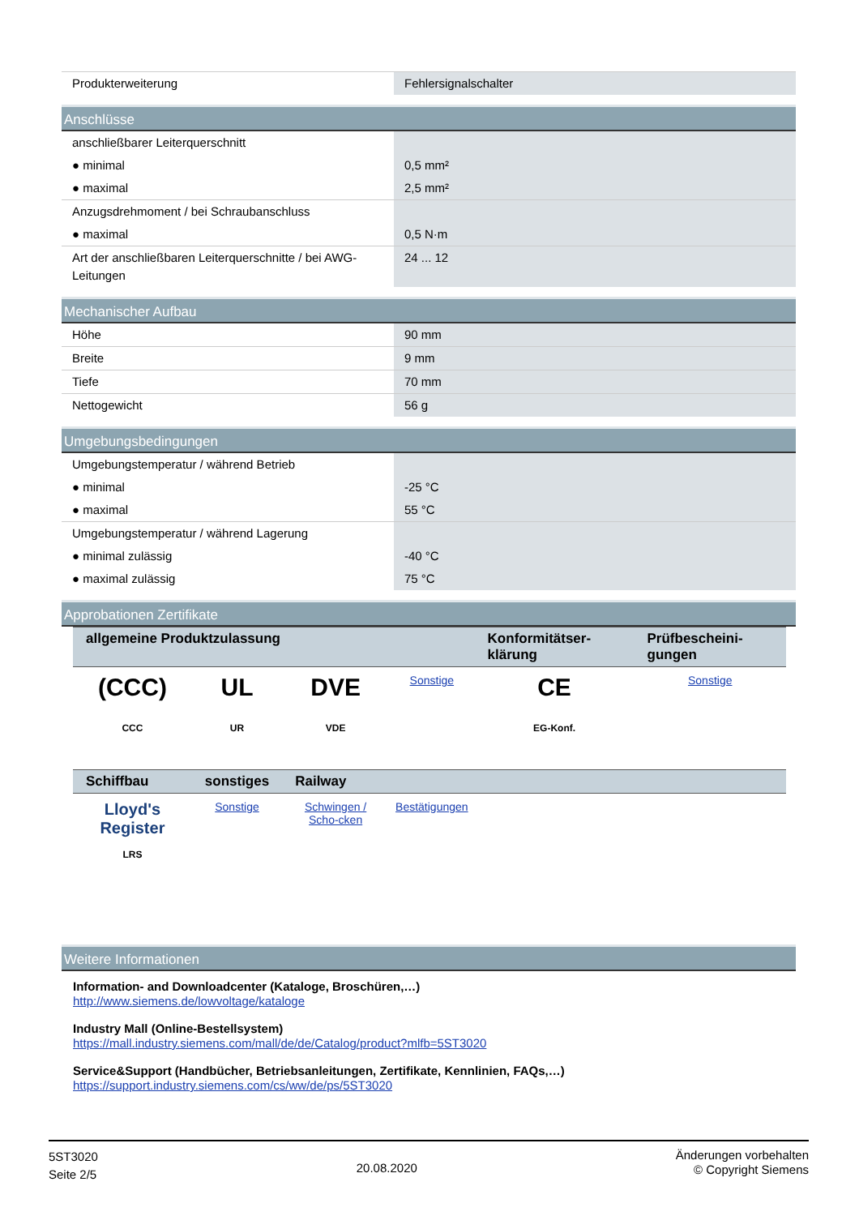| Produkterweiterung | Fehlersignalschalter |
Anschlüsse
| anschließbarer Leiterquerschnitt | |
| ● minimal | 0,5 mm² |
| ● maximal | 2,5 mm² |
| Anzugsdrehmoment / bei Schraubanschluss | |
| ● maximal | 0,5 N·m |
| Art der anschließbaren Leiterquerschnitte / bei AWG-Leitungen | 24 ... 12 |
Mechanischer Aufbau
| Höhe | 90 mm |
| Breite | 9 mm |
| Tiefe | 70 mm |
| Nettogewicht | 56 g |
Umgebungsbedingungen
| Umgebungstemperatur / während Betrieb | |
| ● minimal | -25 °C |
| ● maximal | 55 °C |
| Umgebungstemperatur / während Lagerung | |
| ● minimal zulässig | -40 °C |
| ● maximal zulässig | 75 °C |
Approbationen Zertifikate
| allgemeine Produktzulassung | | | | Konformitätser-klärung | Prüfbescheini-gungen |
| --- | --- | --- | --- | --- | --- |
| (CCC) CCC | UL UR | DVE VDE | Sonstige | CE EG-Konf. | Sonstige |
| Schiffbau | sonstiges | Railway | | | |
| Lloyd's Register LRS | Sonstige | Schwingen / Scho-cken | Bestätigungen | | |
Weitere Informationen
Information- and Downloadcenter (Kataloge, Broschüren,…)
http://www.siemens.de/lowvoltage/kataloge
Industry Mall (Online-Bestellsystem)
https://mall.industry.siemens.com/mall/de/de/Catalog/product?mlfb=5ST3020
Service&Support (Handbücher, Betriebsanleitungen, Zertifikate, Kennlinien, FAQs,…)
https://support.industry.siemens.com/cs/ww/de/ps/5ST3020
5ST3020
Seite 2/5
20.08.2020
Änderungen vorbehalten
© Copyright Siemens